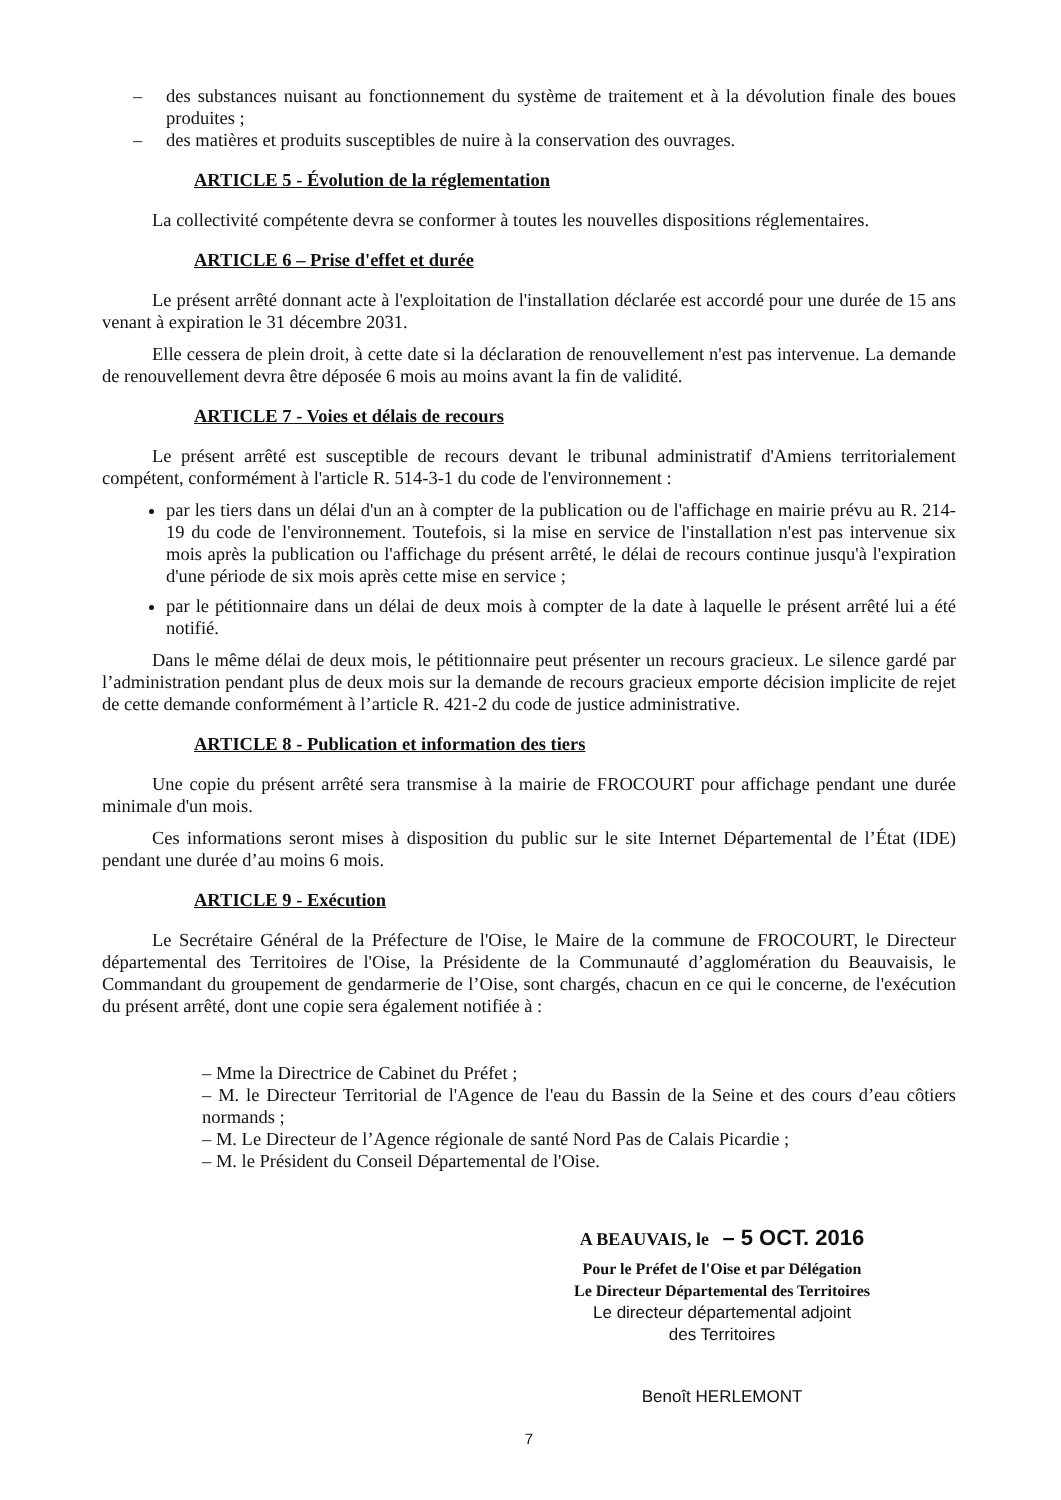– des substances nuisant au fonctionnement du système de traitement et à la dévolution finale des boues produites ;
– des matières et produits susceptibles de nuire à la conservation des ouvrages.
ARTICLE 5 - Évolution de la réglementation
La collectivité compétente devra se conformer à toutes les nouvelles dispositions réglementaires.
ARTICLE 6 – Prise d'effet et durée
Le présent arrêté donnant acte à l'exploitation de l'installation déclarée est accordé pour une durée de 15 ans venant à expiration le 31 décembre 2031.
Elle cessera de plein droit, à cette date si la déclaration de renouvellement n'est pas intervenue. La demande de renouvellement devra être déposée 6 mois au moins avant la fin de validité.
ARTICLE 7 - Voies et délais de recours
Le présent arrêté est susceptible de recours devant le tribunal administratif d'Amiens territorialement compétent, conformément à l'article R. 514-3-1 du code de l'environnement :
par les tiers dans un délai d'un an à compter de la publication ou de l'affichage en mairie prévu au R. 214-19 du code de l'environnement. Toutefois, si la mise en service de l'installation n'est pas intervenue six mois après la publication ou l'affichage du présent arrêté, le délai de recours continue jusqu'à l'expiration d'une période de six mois après cette mise en service ;
par le pétitionnaire dans un délai de deux mois à compter de la date à laquelle le présent arrêté lui a été notifié.
Dans le même délai de deux mois, le pétitionnaire peut présenter un recours gracieux. Le silence gardé par l’administration pendant plus de deux mois sur la demande de recours gracieux emporte décision implicite de rejet de cette demande conformément à l’article R. 421-2 du code de justice administrative.
ARTICLE 8 - Publication et information des tiers
Une copie du présent arrêté sera transmise à la mairie de FROCOURT pour affichage pendant une durée minimale d'un mois.
Ces informations seront mises à disposition du public sur le site Internet Départemental de l’État (IDE) pendant une durée d’au moins 6 mois.
ARTICLE 9 - Exécution
Le Secrétaire Général de la Préfecture de l'Oise, le Maire de la commune de FROCOURT, le Directeur départemental des Territoires de l'Oise, la Présidente de la Communauté d’agglomération du Beauvaisis, le Commandant du groupement de gendarmerie de l’Oise, sont chargés, chacun en ce qui le concerne, de l'exécution du présent arrêté, dont une copie sera également notifiée à :
– Mme la Directrice de Cabinet du Préfet ;
– M. le Directeur Territorial de l'Agence de l'eau du Bassin de la Seine et des cours d’eau côtiers normands ;
– M. Le Directeur de l’Agence régionale de santé Nord Pas de Calais Picardie ;
– M. le Président du Conseil Départemental de l'Oise.
A BEAUVAIS, le – 5 OCT. 2016
Pour le Préfet de l'Oise et par Délégation
Le Directeur Départemental des Territoires
Le directeur départemental adjoint
des Territoires
Benoît HERLEMONT
7